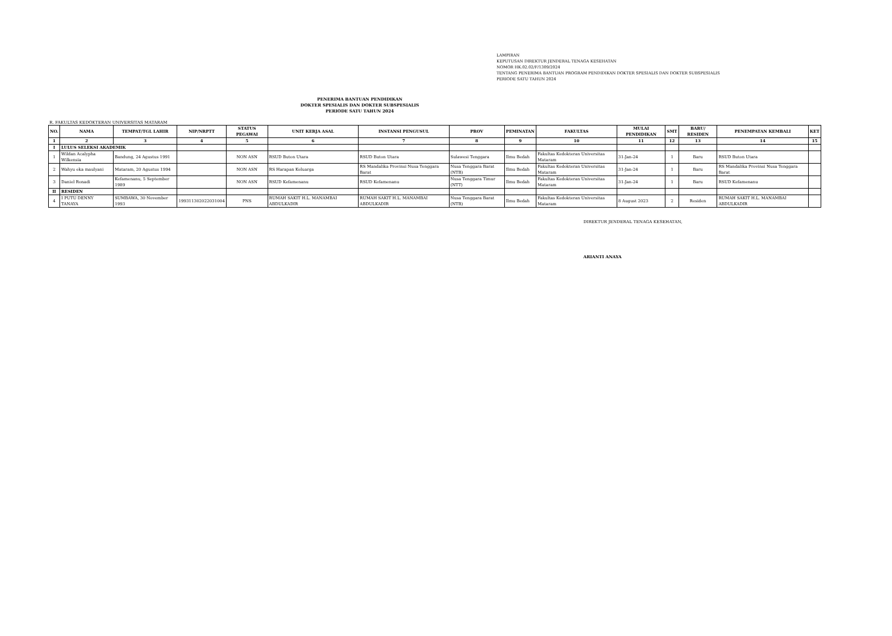LAMPIRAN
KEPUTUSAN DIREKTUR JENDERAL TENAGA KESEHATAN
NOMOR HK.02.02/F/1309/2024
TENTANG PENERIMA BANTUAN PROGRAM PENDIDIKAN DOKTER SPESIALIS DAN DOKTER SUBSPESIALIS
PERIODE SATU TAHUN 2024
PENERIMA BANTUAN PENDIDIKAN
DOKTER SPESIALIS DAN DOKTER SUBSPESIALIS
PERIODE SATU TAHUN 2024
R. FAKULTAS KEDOKTERAN UNIVERSITAS MATARAM
| NO. | NAMA | TEMPAT/TGL LAHIR | NIP/NRPTT | STATUS PEGAWAI | UNIT KERJA ASAL | INSTANSI PENGUSUL | PROV | PEMINATAN | FAKULTAS | MULAI PENDIDIKAN | SMT | BARU/ RESIDEN | PENEMPATAN KEMBALI | KET |
| --- | --- | --- | --- | --- | --- | --- | --- | --- | --- | --- | --- | --- | --- | --- |
| 1 | 2 | 3 | 4 | 5 | 6 | 7 | 8 | 9 | 10 | 11 | 12 | 13 | 14 | 15 |
| I | LULUS SELEKSI AKADEMIK | | | | | | | | | | | | | |
| 1 | Wildan Acalypha Wilkensia | Bandung, 24 Agustus 1991 | | NON ASN | RSUD Buton Utara | RSUD Buton Utara | Sulawesi Tenggara | Ilmu Bedah | Fakultas Kedokteran Universitas Mataram | 31-Jan-24 | 1 | Baru | RSUD Buton Utara | |
| 2 | Wahyu eka maulyani | Mataram, 20 Agustus 1994 | | NON ASN | RS Harapan Keluarga | RS Mandalika Provinsi Nusa Tenggara Barat | Nusa Tenggara Barat (NTB) | Ilmu Bedah | Fakultas Kedokteran Universitas Mataram | 31-Jan-24 | 1 | Baru | RS Mandalika Provinsi Nusa Tenggara Barat | |
| 3 | Daniel Ronadi | Kefamenanu, 5 September 1989 | | NON ASN | RSUD Kefamenanu | RSUD Kefamenanu | Nusa Tenggara Timur (NTT) | Ilmu Bedah | Fakultas Kedokteran Universitas Mataram | 31-Jan-24 | 1 | Baru | RSUD Kefamenanu | |
| II | RESIDEN | | | | | | | | | | | | | |
| 4 | I PUTU DENNY TANAYA | SUMBAWA, 30 November 1993 | 199311302022031004 | PNS | RUMAH SAKIT H.L. MANAMBAI ABDULKADIR | RUMAH SAKIT H.L. MANAMBAI ABDULKADIR | Nusa Tenggara Barat (NTB) | Ilmu Bedah | Fakultas Kedokteran Universitas Mataram | 8 August 2023 | 2 | Residen | RUMAH SAKIT H.L. MANAMBAI ABDULKADIR | |
DIREKTUR JENDERAL TENAGA KESEHATAN,
ARIANTI ANAYA